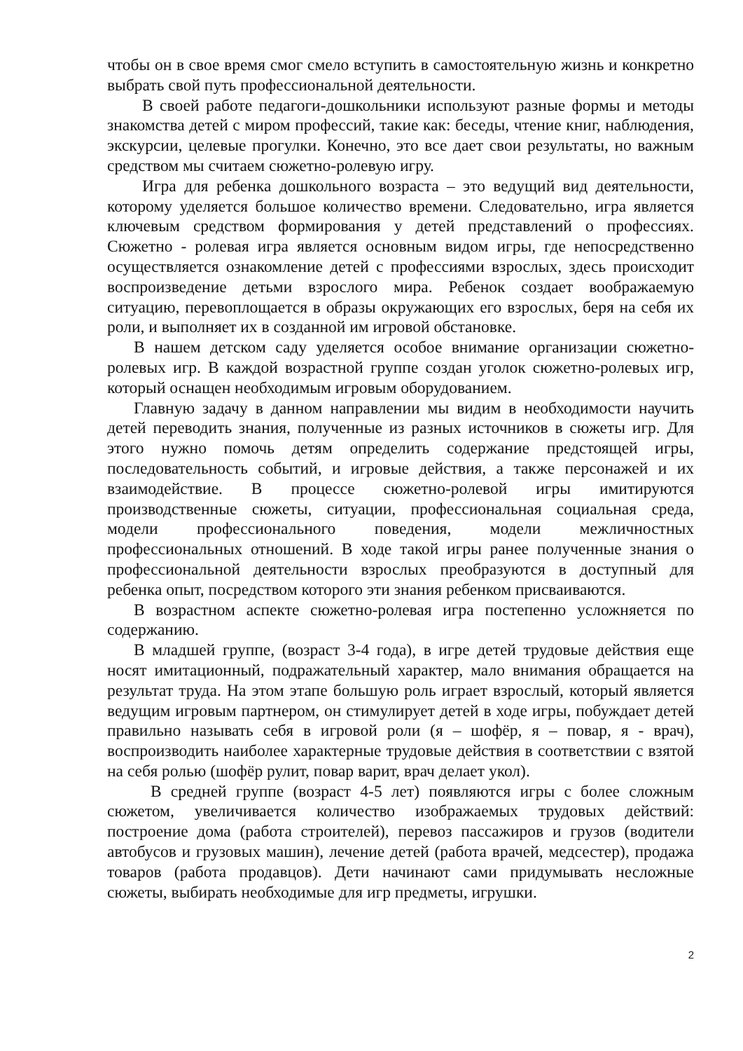чтобы он в свое время смог смело вступить в самостоятельную жизнь и конкретно выбрать свой путь профессиональной деятельности.
В своей работе педагоги-дошкольники используют разные формы и методы знакомства детей с миром профессий, такие как: беседы, чтение книг, наблюдения, экскурсии, целевые прогулки. Конечно, это все дает свои результаты, но важным средством мы считаем сюжетно-ролевую игру.
Игра для ребенка дошкольного возраста – это ведущий вид деятельности, которому уделяется большое количество времени. Следовательно, игра является ключевым средством формирования у детей представлений о профессиях. Сюжетно - ролевая игра является основным видом игры, где непосредственно осуществляется ознакомление детей с профессиями взрослых, здесь происходит воспроизведение детьми взрослого мира. Ребенок создает воображаемую ситуацию, перевоплощается в образы окружающих его взрослых, беря на себя их роли, и выполняет их в созданной им игровой обстановке.
В нашем детском саду уделяется особое внимание организации сюжетно-ролевых игр. В каждой возрастной группе создан уголок сюжетно-ролевых игр, который оснащен необходимым игровым оборудованием.
Главную задачу в данном направлении мы видим в необходимости научить детей переводить знания, полученные из разных источников в сюжеты игр. Для этого нужно помочь детям определить содержание предстоящей игры, последовательность событий, и игровые действия, а также персонажей и их взаимодействие. В процессе сюжетно-ролевой игры имитируются производственные сюжеты, ситуации, профессиональная социальная среда, модели профессионального поведения, модели межличностных профессиональных отношений. В ходе такой игры ранее полученные знания о профессиональной деятельности взрослых преобразуются в доступный для ребенка опыт, посредством которого эти знания ребенком присваиваются.
В возрастном аспекте сюжетно-ролевая игра постепенно усложняется по содержанию.
В младшей группе, (возраст 3-4 года), в игре детей трудовые действия еще носят имитационный, подражательный характер, мало внимания обращается на результат труда. На этом этапе большую роль играет взрослый, который является ведущим игровым партнером, он стимулирует детей в ходе игры, побуждает детей правильно называть себя в игровой роли (я – шофёр, я – повар, я - врач), воспроизводить наиболее характерные трудовые действия в соответствии с взятой на себя ролью (шофёр рулит, повар варит, врач делает укол).
В средней группе (возраст 4-5 лет) появляются игры с более сложным сюжетом, увеличивается количество изображаемых трудовых действий: построение дома (работа строителей), перевоз пассажиров и грузов (водители автобусов и грузовых машин), лечение детей (работа врачей, медсестер), продажа товаров (работа продавцов). Дети начинают сами придумывать несложные сюжеты, выбирать необходимые для игр предметы, игрушки.
2